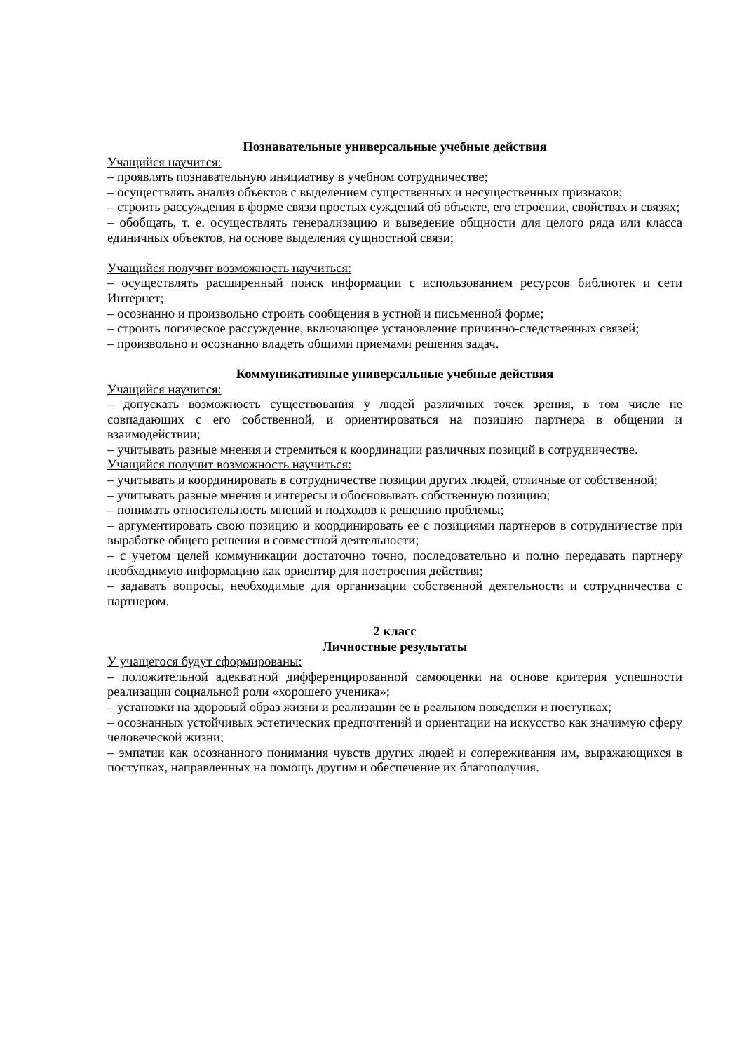Познавательные универсальные учебные действия
Учащийся научится:
– проявлять познавательную инициативу в учебном сотрудничестве;
– осуществлять анализ объектов с выделением существенных и несущественных признаков;
– строить рассуждения в форме связи простых суждений об объекте, его строении, свойствах и связях;
– обобщать, т. е. осуществлять генерализацию и выведение общности для целого ряда или класса единичных объектов, на основе выделения сущностной связи;
Учащийся получит возможность научиться:
– осуществлять расширенный поиск информации с использованием ресурсов библиотек и сети Интернет;
– осознанно и произвольно строить сообщения в устной и письменной форме;
– строить логическое рассуждение, включающее установление причинно-следственных связей;
– произвольно и осознанно владеть общими приемами решения задач.
Коммуникативные универсальные учебные действия
Учащийся научится:
– допускать возможность существования у людей различных точек зрения, в том числе не совпадающих с его собственной, и ориентироваться на позицию партнера в общении и взаимодействии;
– учитывать разные мнения и стремиться к координации различных позиций в сотрудничестве.
Учащийся получит возможность научиться:
– учитывать и координировать в сотрудничестве позиции других людей, отличные от собственной;
– учитывать разные мнения и интересы и обосновывать собственную позицию;
– понимать относительность мнений и подходов к решению проблемы;
– аргументировать свою позицию и координировать ее с позициями партнеров в сотрудничестве при выработке общего решения в совместной деятельности;
– с учетом целей коммуникации достаточно точно, последовательно и полно передавать партнеру необходимую информацию как ориентир для построения действия;
– задавать вопросы, необходимые для организации собственной деятельности и сотрудничества с партнером.
2 класс
Личностные результаты
У учащегося будут сформированы:
– положительной адекватной дифференцированной самооценки на основе критерия успешности реализации социальной роли «хорошего ученика»;
– установки на здоровый образ жизни и реализации ее в реальном поведении и поступках;
– осознанных устойчивых эстетических предпочтений и ориентации на искусство как значимую сферу человеческой жизни;
– эмпатии как осознанного понимания чувств других людей и сопереживания им, выражающихся в поступках, направленных на помощь другим и обеспечение их благополучия.